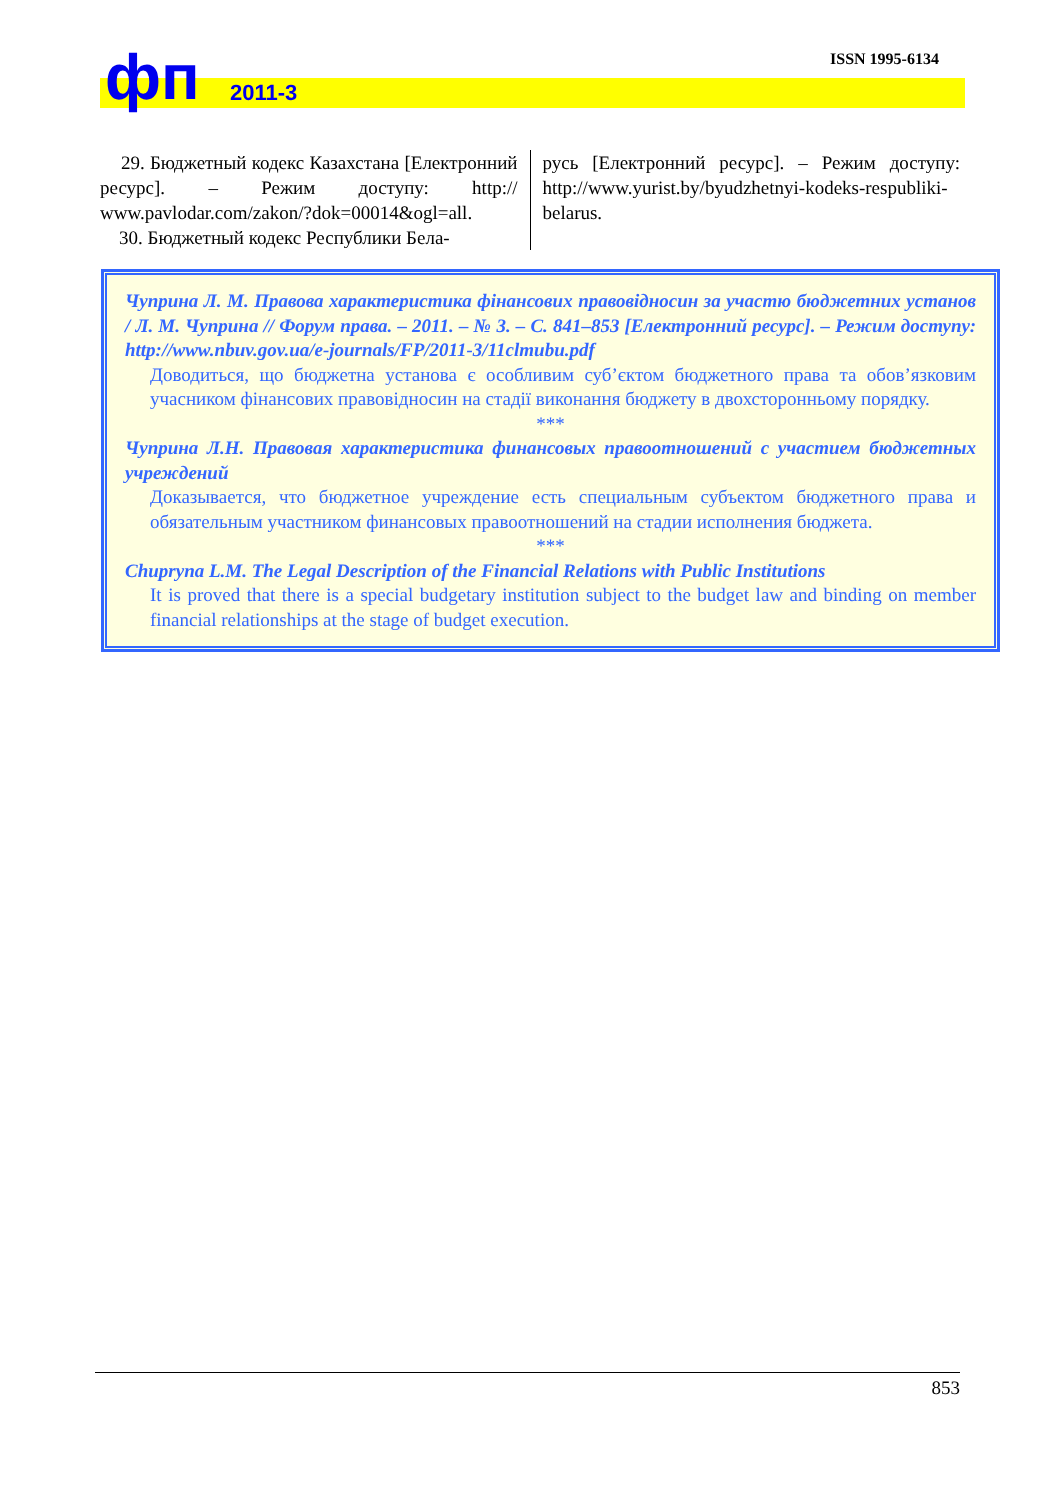фп 2011-3
ISSN 1995-6134
29. Бюджетный кодекс Казахстана [Електронний ресурс]. – Режим доступу: http:// www.pavlodar.com/zakon/?dok=00014&ogl=all.
30. Бюджетный кодекс Республики Бела-
русь [Електронний ресурс]. – Режим доступу: http://www.yurist.by/byudzhetnyi-kodeks-respubliki-belarus.
Чуприна Л. М. Правова характеристика фінансових правовідносин за участю бюджетних установ / Л. М. Чуприна // Форум права. – 2011. – № 3. – С. 841–853 [Електронний ресурс]. – Режим доступу: http://www.nbuv.gov.ua/e-journals/FP/2011-3/11clmubu.pdf
Доводиться, що бюджетна установа є особливим суб’єктом бюджетного права та обов’язковим учасником фінансових правовідносин на стадії виконання бюджету в двохсторонньому порядку.
***
Чуприна Л.Н. Правовая характеристика финансовых правоотношений с участием бюджетных учреждений
Доказывается, что бюджетное учреждение есть специальным субъектом бюджетного права и обязательным участником финансовых правоотношений на стадии исполнения бюджета.
***
Chuprуna L.M. The Legal Description of the Financial Relations with Public Institutions
It is proved that there is a special budgetary institution subject to the budget law and binding on member financial relationships at the stage of budget execution.
853